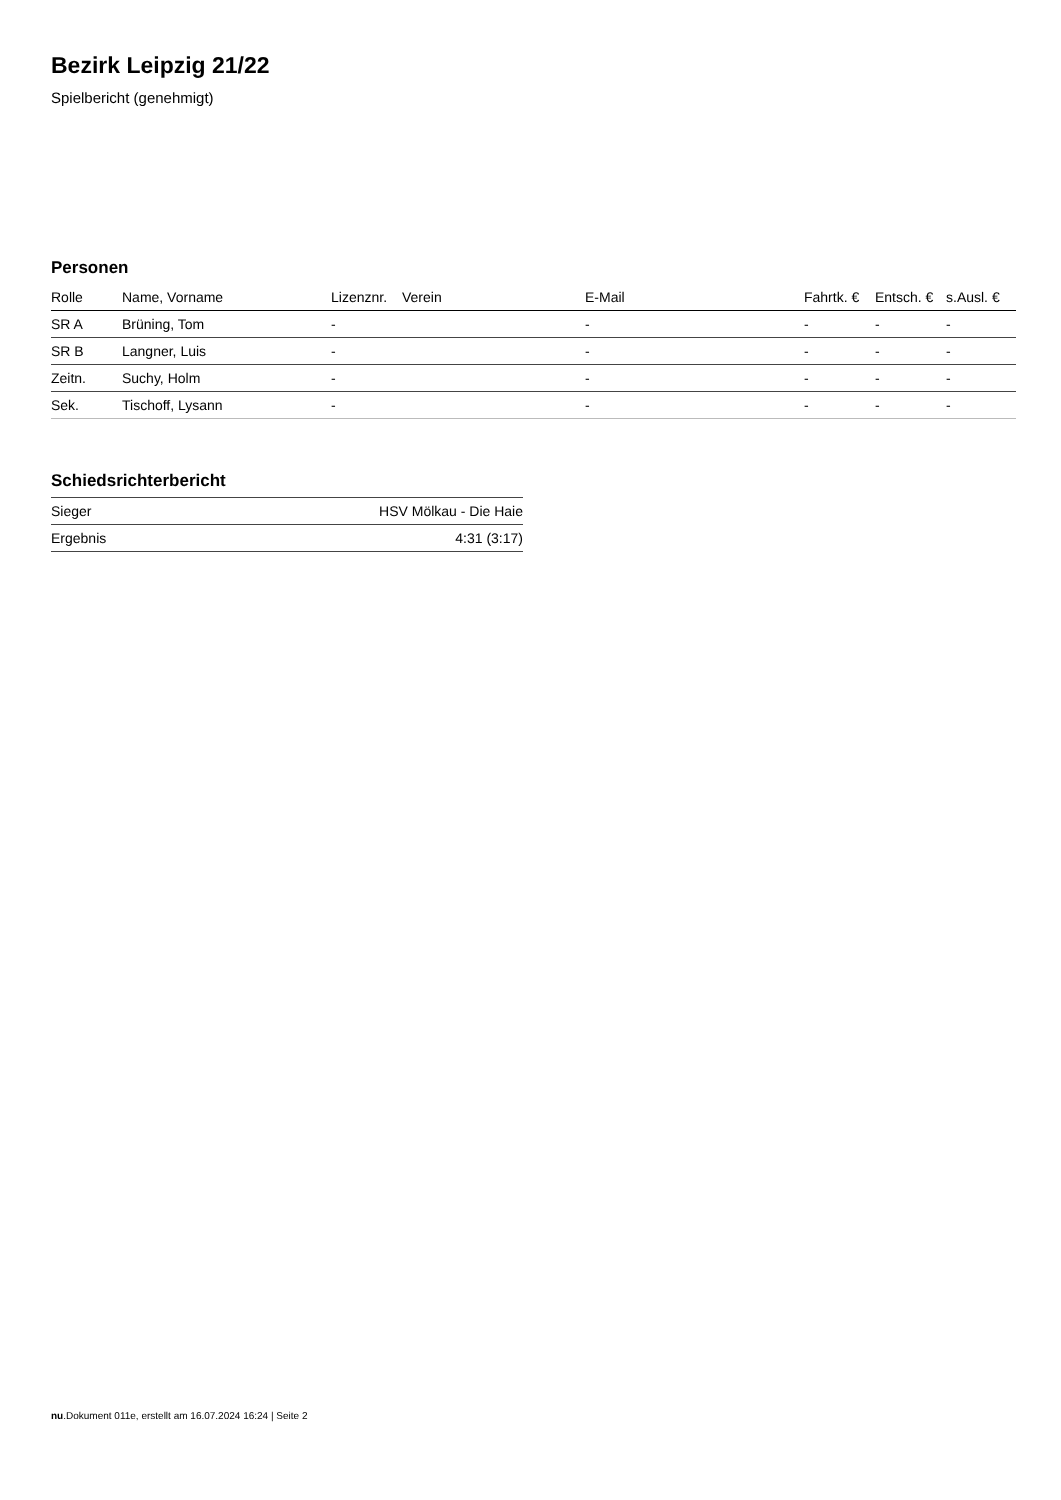Bezirk Leipzig 21/22
Spielbericht (genehmigt)
Personen
| Rolle | Name, Vorname | Lizenznr. | Verein | E-Mail | Fahrtk. € | Entsch. € | s.Ausl. € |
| --- | --- | --- | --- | --- | --- | --- | --- |
| SR A | Brüning, Tom | - | | - | - | - | - |
| SR B | Langner, Luis | - | | - | - | - | - |
| Zeitn. | Suchy, Holm | - | | - | - | - | - |
| Sek. | Tischoff, Lysann | - | | - | - | - | - |
Schiedsrichterbericht
| Sieger | HSV Mölkau - Die Haie |
| Ergebnis | 4:31 (3:17) |
nu.Dokument 011e, erstellt am 16.07.2024 16:24 | Seite 2